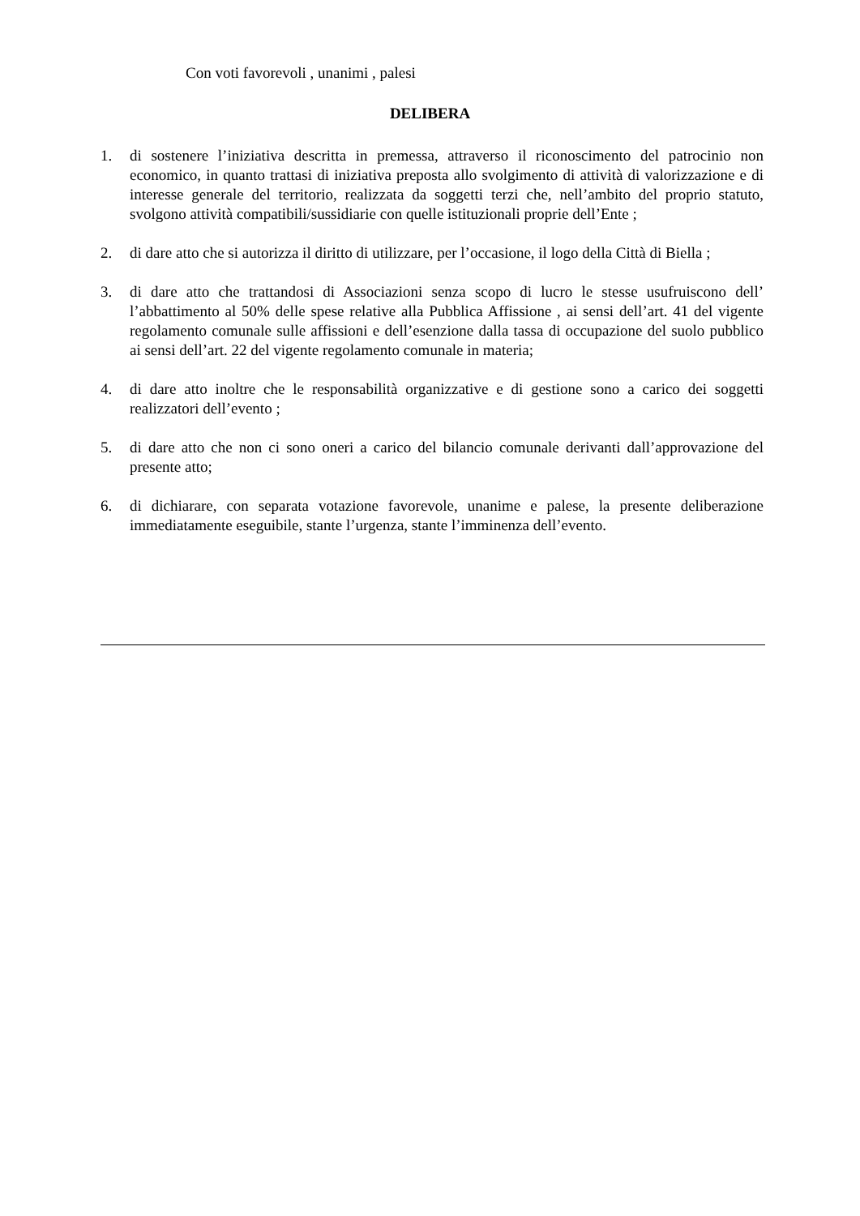Con voti favorevoli , unanimi , palesi
DELIBERA
1. di sostenere l’iniziativa descritta in premessa, attraverso il riconoscimento del patrocinio non economico, in quanto trattasi di iniziativa preposta allo svolgimento di attività di valorizzazione e di interesse generale del territorio, realizzata da soggetti terzi che, nell’ambito del proprio statuto, svolgono attività compatibili/sussidiarie con quelle istituzionali proprie dell’Ente ;
2. di dare atto che si autorizza il diritto di utilizzare, per l’occasione, il logo della Città di Biella ;
3. di dare atto che trattandosi di Associazioni senza scopo di lucro le stesse usufruiscono dell’ l’abbattimento al 50% delle spese relative alla Pubblica Affissione , ai sensi dell’art. 41 del vigente regolamento comunale sulle affissioni e dell’esenzione dalla tassa di occupazione del suolo pubblico ai sensi dell’art. 22 del vigente regolamento comunale in materia;
4. di dare atto inoltre che le responsabilità organizzative e di gestione sono a carico dei soggetti realizzatori dell’evento ;
5. di dare atto che non ci sono oneri a carico del bilancio comunale derivanti dall’approvazione del presente atto;
6. di dichiarare, con separata votazione favorevole, unanime e palese, la presente deliberazione immediatamente eseguibile, stante l’urgenza, stante l’imminenza dell’evento.